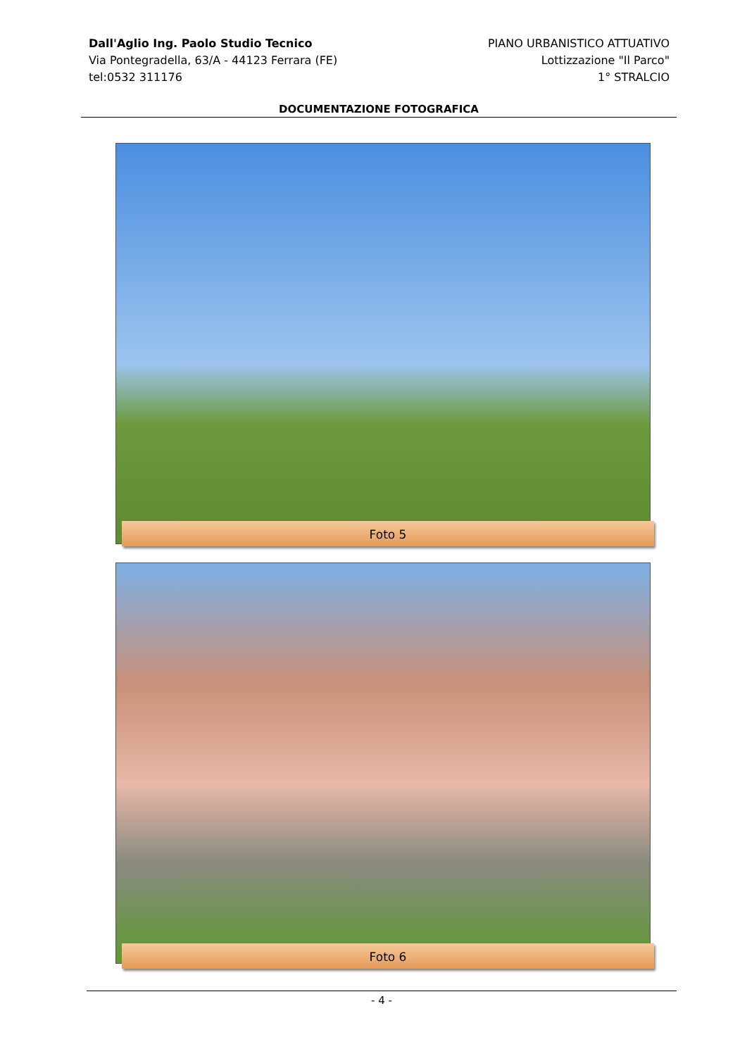Dall'Aglio Ing. Paolo Studio Tecnico
Via Pontegradella, 63/A - 44123 Ferrara (FE)
tel:0532 311176
PIANO URBANISTICO ATTUATIVO
Lottizzazione "Il Parco"
1° STRALCIO
DOCUMENTAZIONE FOTOGRAFICA
Foto 5
Foto 6
- 4 -